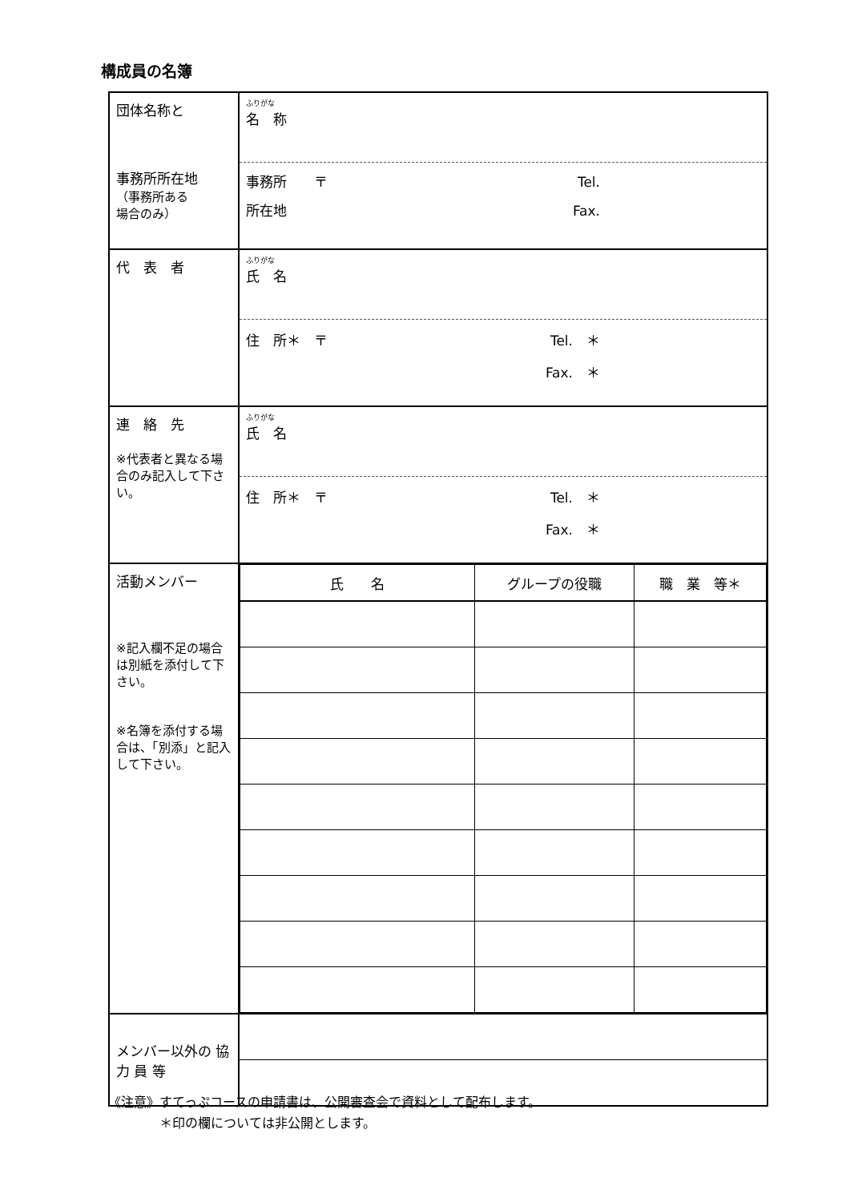構成員の名簿
| 団体名称と 事務所所在地 （事務所ある 場合のみ） | ふりがな 名 称 事務所 〒 Tel. 所在地 Fax. |
| 代 表 者 | ふりがな 氏 名 住 所＊ 〒 Tel. ＊ Fax. ＊ |
| 連 絡 先 ※代表者と異なる場合のみ記入して下さい。 | ふりがな 氏 名 住 所＊ 〒 Tel. ＊ Fax. ＊ |
| 活動メンバー ※記入欄不足の場合は別紙を添付して下さい。 ※名簿を添付する場合は、「別添」と記入して下さい。 | / 氏 名 / グループの役職 / 職 業 等＊ / / --- / --- / --- / |
| メンバー以外の 協 力 員 等 | |
《注意》すてっぷコースの申請書は、公開審査会で資料として配布します。
　　　　＊印の欄については非公開とします。